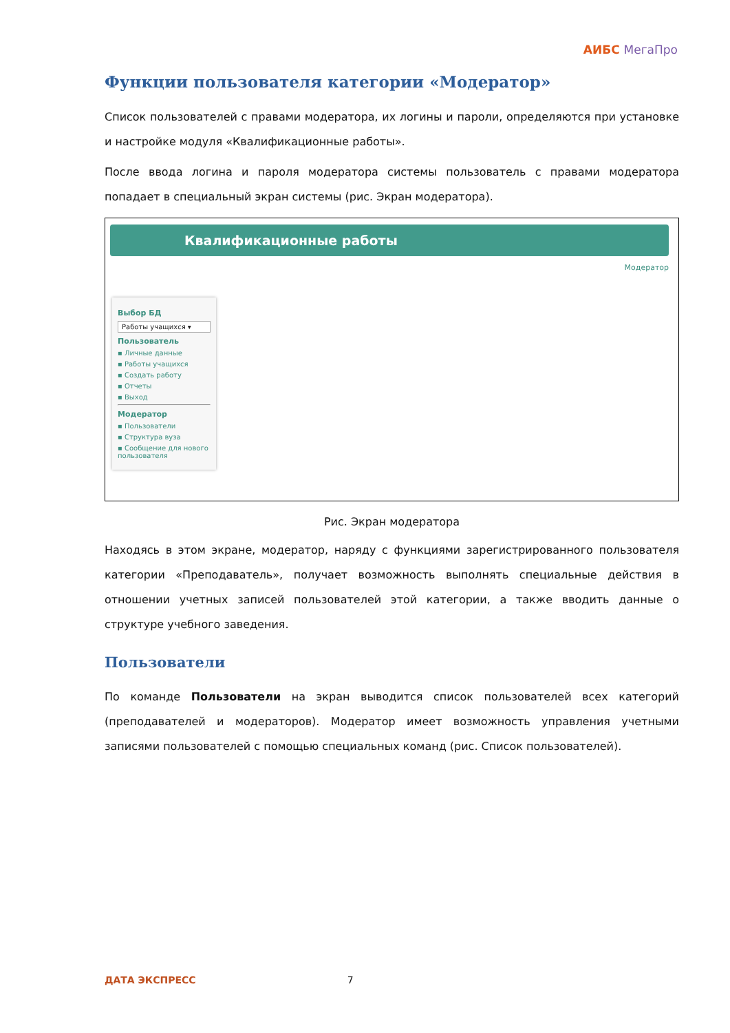АИБС МегаПро
Функции пользователя категории «Модератор»
Список пользователей с правами модератора, их логины и пароли, определяются при установке и настройке модуля «Квалификационные работы».
После ввода логина и пароля модератора системы пользователь с правами модератора попадает в специальный экран системы (рис. Экран модератора).
Квалификационные работы
Модератор
Выбор БД
Работы учащихся ▾
Пользователь
▪ Личные данные
▪ Работы учащихся
▪ Создать работу
▪ Отчеты
▪ Выход
Модератор
▪ Пользователи
▪ Структура вуза
▪ Сообщение для нового пользователя
Рис. Экран модератора
Находясь в этом экране, модератор, наряду с функциями зарегистрированного пользователя категории «Преподаватель», получает возможность выполнять специальные действия в отношении учетных записей пользователей этой категории, а также вводить данные о структуре учебного заведения.
Пользователи
По команде Пользователи на экран выводится список пользователей всех категорий (преподавателей и модераторов). Модератор имеет возможность управления учетными записями пользователей с помощью специальных команд (рис. Список пользователей).
ДАТА ЭКСПРЕСС 7